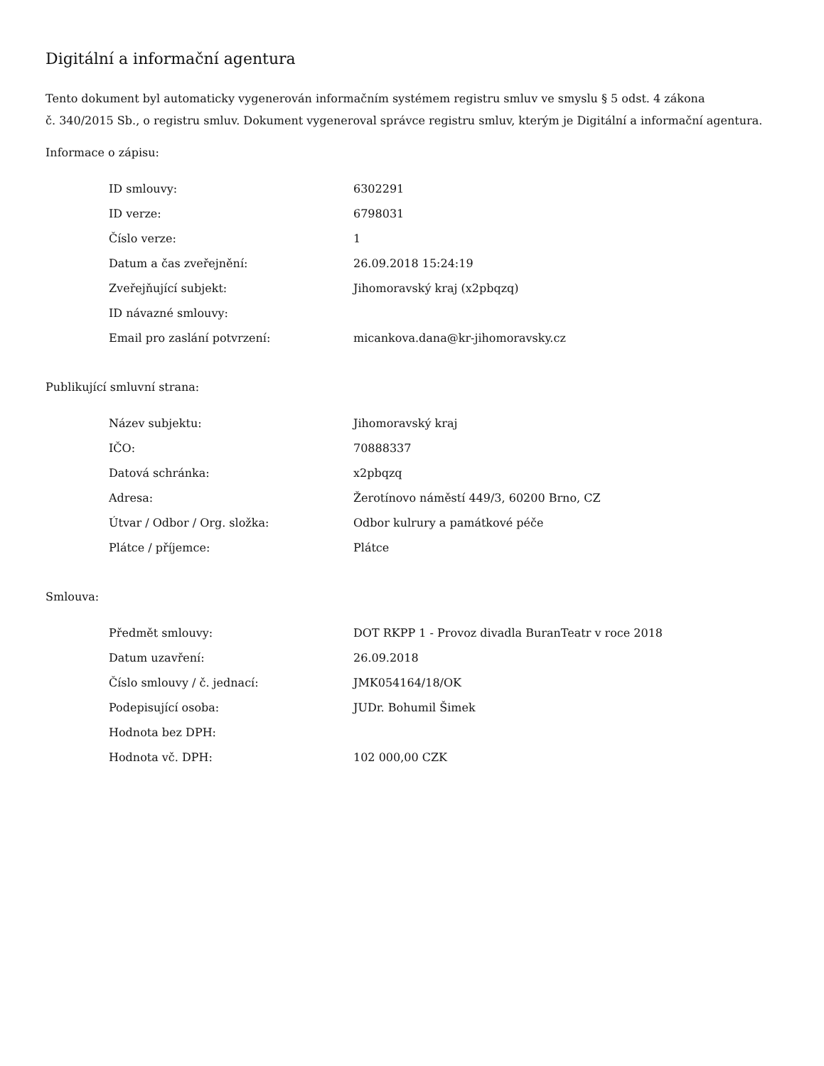Digitální a informační agentura
Tento dokument byl automaticky vygenerován informačním systémem registru smluv ve smyslu § 5 odst. 4 zákona
č. 340/2015 Sb., o registru smluv. Dokument vygeneroval správce registru smluv, kterým je Digitální a informační agentura.
Informace o zápisu:
| ID smlouvy: | 6302291 |
| ID verze: | 6798031 |
| Číslo verze: | 1 |
| Datum a čas zveřejnění: | 26.09.2018 15:24:19 |
| Zveřejňující subjekt: | Jihomoravský kraj (x2pbqzq) |
| ID návazné smlouvy: | |
| Email pro zaslání potvrzení: | micankova.dana@kr-jihomoravsky.cz |
Publikující smluvní strana:
| Název subjektu: | Jihomoravský kraj |
| IČO: | 70888337 |
| Datová schránka: | x2pbqzq |
| Adresa: | Žerotínovo náměstí 449/3, 60200 Brno, CZ |
| Útvar / Odbor / Org. složka: | Odbor kulrury a památkové péče |
| Plátce / příjemce: | Plátce |
Smlouva:
| Předmět smlouvy: | DOT RKPP 1 - Provoz divadla BuranTeatr v roce 2018 |
| Datum uzavření: | 26.09.2018 |
| Číslo smlouvy / č. jednací: | JMK054164/18/OK |
| Podepisující osoba: | JUDr. Bohumil Šimek |
| Hodnota bez DPH: | |
| Hodnota vč. DPH: | 102 000,00 CZK |